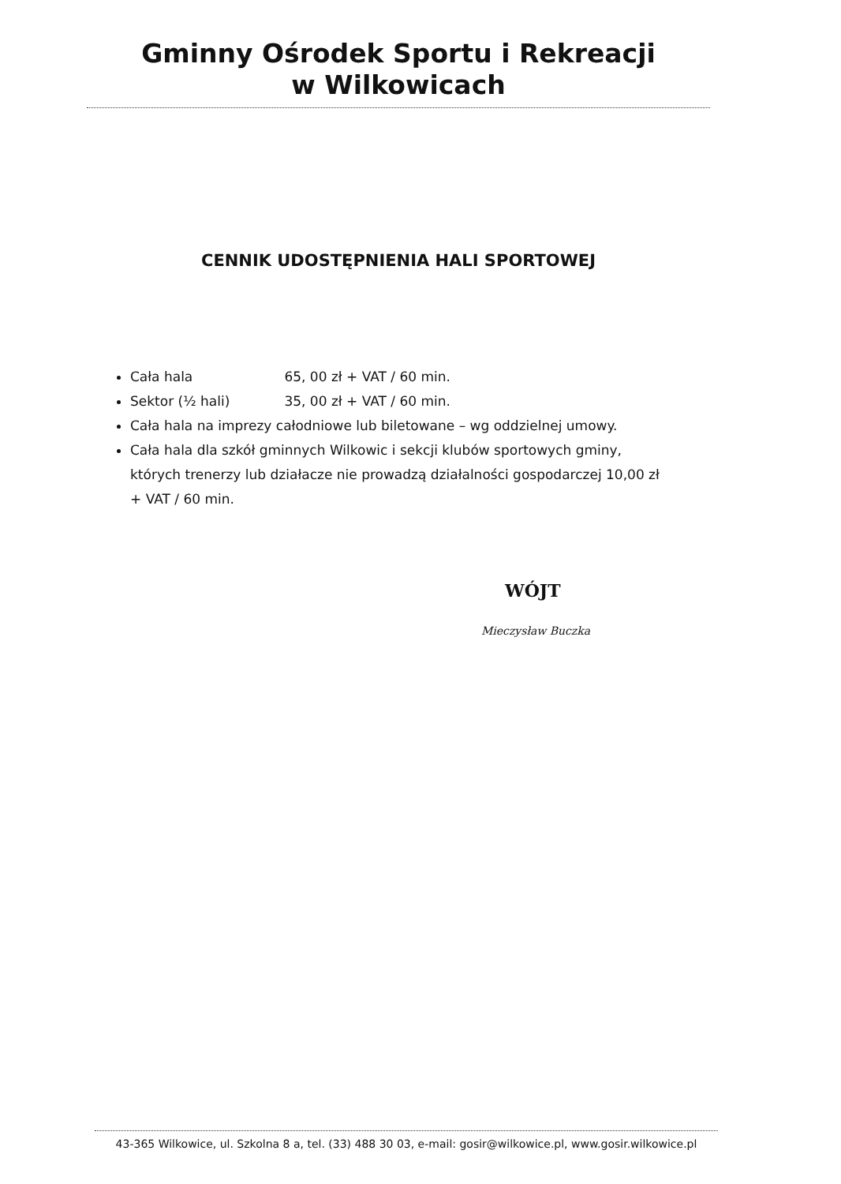Gminny Ośrodek Sportu i Rekreacji
w Wilkowicach
CENNIK UDOSTĘPNIENIA HALI SPORTOWEJ
Cała hala 65, 00 zł + VAT / 60 min.
Sektor (½ hali) 35, 00 zł + VAT / 60 min.
Cała hala na imprezy całodniowe lub biletowane – wg oddzielnej umowy.
Cała hala dla szkół gminnych Wilkowic i sekcji klubów sportowych gminy, których trenerzy lub działacze nie prowadzą działalności gospodarczej 10,00 zł + VAT / 60 min.
WÓJT
Mieczysław Buczka
43-365 Wilkowice, ul. Szkolna 8 a, tel. (33) 488 30 03, e-mail: gosir@wilkowice.pl, www.gosir.wilkowice.pl